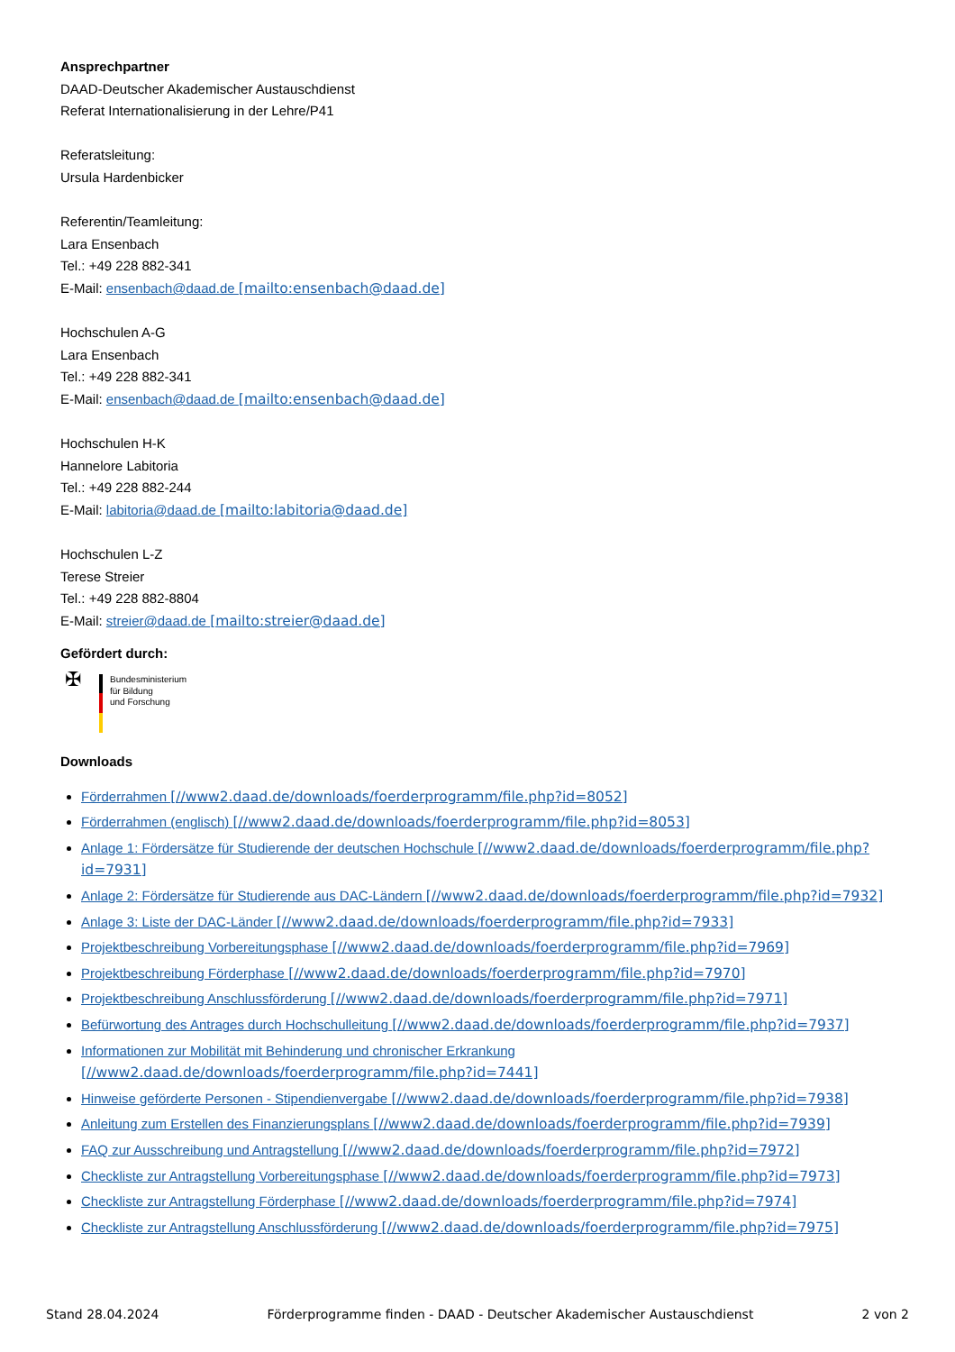Ansprechpartner
DAAD-Deutscher Akademischer Austauschdienst
Referat Internationalisierung in der Lehre/P41
Referatsleitung:
Ursula Hardenbicker
Referentin/Teamleitung:
Lara Ensenbach
Tel.: +49 228 882-341
E-Mail: ensenbach@daad.de [mailto:ensenbach@daad.de]
Hochschulen A-G
Lara Ensenbach
Tel.: +49 228 882-341
E-Mail: ensenbach@daad.de [mailto:ensenbach@daad.de]
Hochschulen H-K
Hannelore Labitoria
Tel.: +49 228 882-244
E-Mail: labitoria@daad.de [mailto:labitoria@daad.de]
Hochschulen L-Z
Terese Streier
Tel.: +49 228 882-8804
E-Mail: streier@daad.de [mailto:streier@daad.de]
Gefördert durch:
✠
Bundesministerium
für Bildung
und Forschung
Downloads
Förderrahmen [//www2.daad.de/downloads/foerderprogramm/file.php?id=8052]
Förderrahmen (englisch) [//www2.daad.de/downloads/foerderprogramm/file.php?id=8053]
Anlage 1: Fördersätze für Studierende der deutschen Hochschule [//www2.daad.de/downloads/foerderprogramm/file.php?id=7931]
Anlage 2: Fördersätze für Studierende aus DAC-Ländern [//www2.daad.de/downloads/foerderprogramm/file.php?id=7932]
Anlage 3: Liste der DAC-Länder [//www2.daad.de/downloads/foerderprogramm/file.php?id=7933]
Projektbeschreibung Vorbereitungsphase [//www2.daad.de/downloads/foerderprogramm/file.php?id=7969]
Projektbeschreibung Förderphase [//www2.daad.de/downloads/foerderprogramm/file.php?id=7970]
Projektbeschreibung Anschlussförderung [//www2.daad.de/downloads/foerderprogramm/file.php?id=7971]
Befürwortung des Antrages durch Hochschulleitung [//www2.daad.de/downloads/foerderprogramm/file.php?id=7937]
Informationen zur Mobilität mit Behinderung und chronischer Erkrankung
[//www2.daad.de/downloads/foerderprogramm/file.php?id=7441]
Hinweise geförderte Personen - Stipendienvergabe [//www2.daad.de/downloads/foerderprogramm/file.php?id=7938]
Anleitung zum Erstellen des Finanzierungsplans [//www2.daad.de/downloads/foerderprogramm/file.php?id=7939]
FAQ zur Ausschreibung und Antragstellung [//www2.daad.de/downloads/foerderprogramm/file.php?id=7972]
Checkliste zur Antragstellung Vorbereitungsphase [//www2.daad.de/downloads/foerderprogramm/file.php?id=7973]
Checkliste zur Antragstellung Förderphase [//www2.daad.de/downloads/foerderprogramm/file.php?id=7974]
Checkliste zur Antragstellung Anschlussförderung [//www2.daad.de/downloads/foerderprogramm/file.php?id=7975]
Stand 28.04.2024 Förderprogramme finden - DAAD - Deutscher Akademischer Austauschdienst 2 von 2